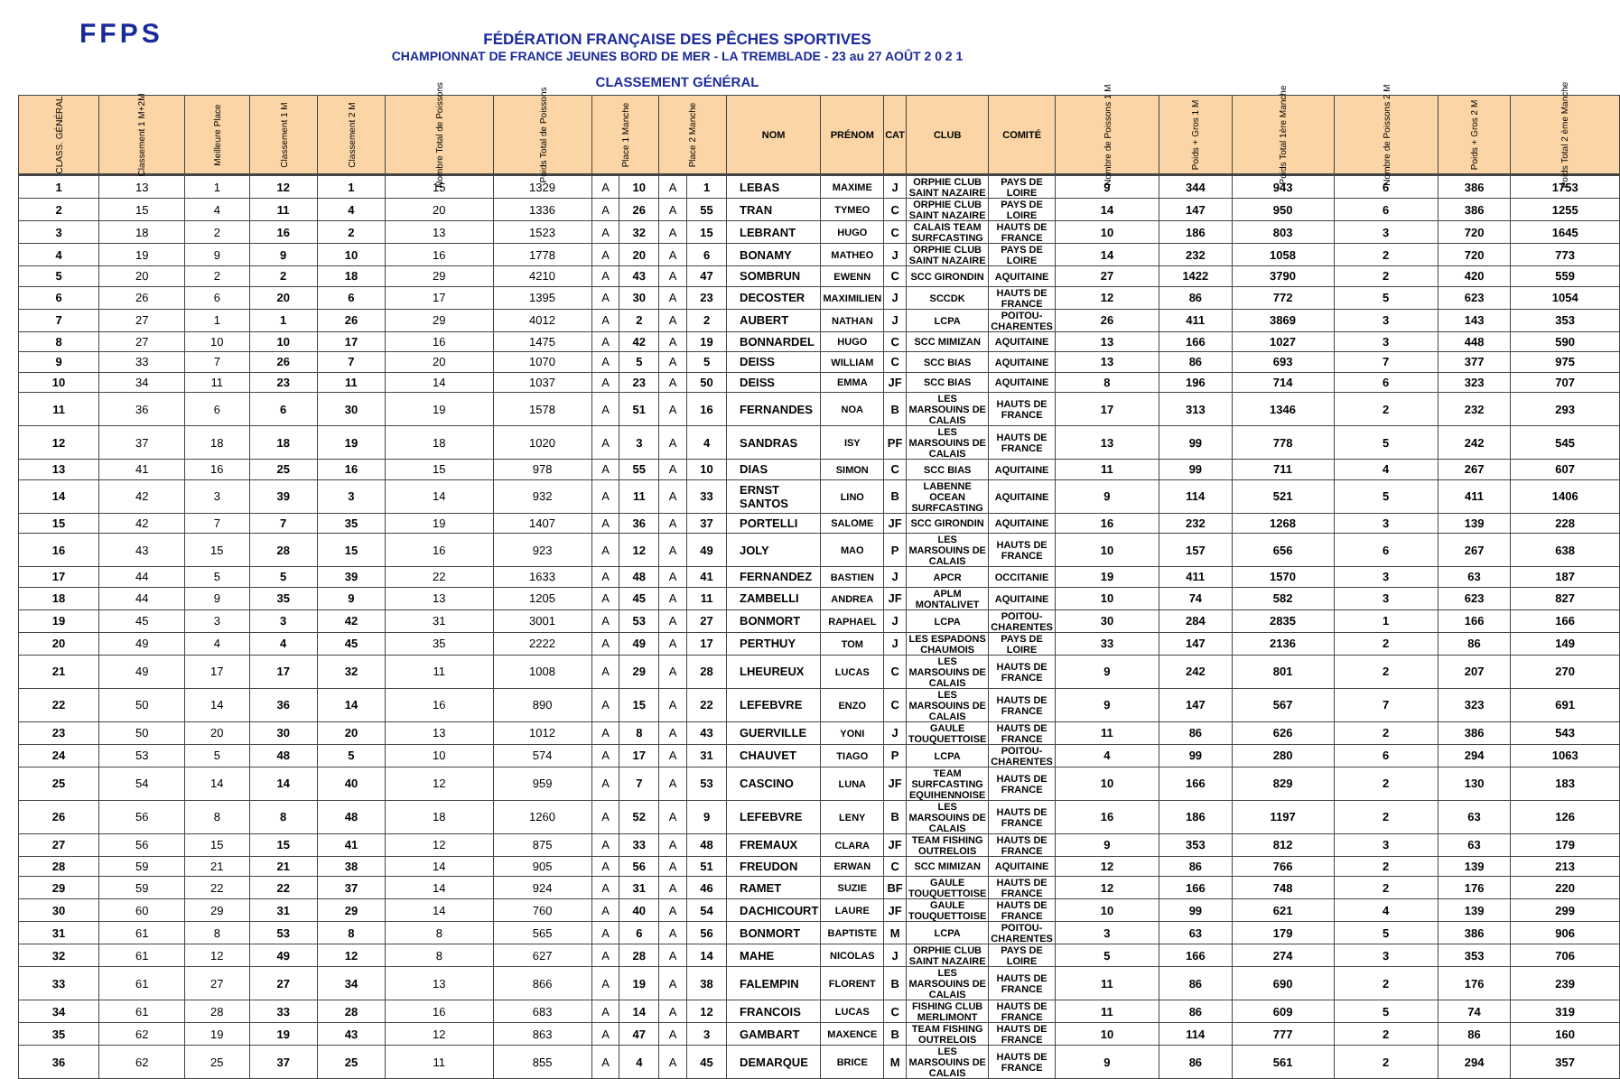FFPS
FÉDÉRATION FRANÇAISE DES PÊCHES SPORTIVES
CHAMPIONNAT DE FRANCE JEUNES BORD DE MER - LA TREMBLADE - 23 au 27 AOÛT 2 0 2 1
CLASSEMENT GÉNÉRAL
| CLASS. GÉNÉRAL | Classement 1 M+2M | Meilleure Place | Classement 1 M | Classement 2 M | Nombre Total de Poissons | Poids Total de Poissons | Place 1 Manche | | Place 2 Manche | | NOM | PRÉNOM | CAT | CLUB | COMITÉ | Nombre de Poissons 1 M | Poids + Gros 1 M | Poids Total 1ère Manche | Nombre de Poissons 2 M | Poids + Gros 2 M | Poids Total 2 ème Manche |
| --- | --- | --- | --- | --- | --- | --- | --- | --- | --- | --- | --- | --- | --- | --- | --- | --- | --- | --- | --- | --- | --- |
| 1 | 13 | 1 | 12 | 1 | 15 | 1329 | A | 10 | A | 1 | LEBAS | MAXIME | J | ORPHIE CLUB SAINT NAZAIRE | PAYS DE LOIRE | 9 | 344 | 943 | 6 | 386 | 1753 |
| 2 | 15 | 4 | 11 | 4 | 20 | 1336 | A | 26 | A | 55 | TRAN | TYMEO | C | ORPHIE CLUB SAINT NAZAIRE | PAYS DE LOIRE | 14 | 147 | 950 | 6 | 386 | 1255 |
| 3 | 18 | 2 | 16 | 2 | 13 | 1523 | A | 32 | A | 15 | LEBRANT | HUGO | C | CALAIS TEAM SURFCASTING | HAUTS DE FRANCE | 10 | 186 | 803 | 3 | 720 | 1645 |
| 4 | 19 | 9 | 9 | 10 | 16 | 1778 | A | 20 | A | 6 | BONAMY | MATHEO | J | ORPHIE CLUB SAINT NAZAIRE | PAYS DE LOIRE | 14 | 232 | 1058 | 2 | 720 | 773 |
| 5 | 20 | 2 | 2 | 18 | 29 | 4210 | A | 43 | A | 47 | SOMBRUN | EWENN | C | SCC GIRONDIN | AQUITAINE | 27 | 1422 | 3790 | 2 | 420 | 559 |
| 6 | 26 | 6 | 20 | 6 | 17 | 1395 | A | 30 | A | 23 | DECOSTER | MAXIMILIEN | J | SCCDK | HAUTS DE FRANCE | 12 | 86 | 772 | 5 | 623 | 1054 |
| 7 | 27 | 1 | 1 | 26 | 29 | 4012 | A | 2 | A | 2 | AUBERT | NATHAN | J | LCPA | POITOU-CHARENTES | 26 | 411 | 3869 | 3 | 143 | 353 |
| 8 | 27 | 10 | 10 | 17 | 16 | 1475 | A | 42 | A | 19 | BONNARDEL | HUGO | C | SCC MIMIZAN | AQUITAINE | 13 | 166 | 1027 | 3 | 448 | 590 |
| 9 | 33 | 7 | 26 | 7 | 20 | 1070 | A | 5 | A | 5 | DEISS | WILLIAM | C | SCC BIAS | AQUITAINE | 13 | 86 | 693 | 7 | 377 | 975 |
| 10 | 34 | 11 | 23 | 11 | 14 | 1037 | A | 23 | A | 50 | DEISS | EMMA | JF | SCC BIAS | AQUITAINE | 8 | 196 | 714 | 6 | 323 | 707 |
| 11 | 36 | 6 | 6 | 30 | 19 | 1578 | A | 51 | A | 16 | FERNANDES | NOA | B | LES MARSOUINS DE CALAIS | HAUTS DE FRANCE | 17 | 313 | 1346 | 2 | 232 | 293 |
| 12 | 37 | 18 | 18 | 19 | 18 | 1020 | A | 3 | A | 4 | SANDRAS | ISY | PF | LES MARSOUINS DE CALAIS | HAUTS DE FRANCE | 13 | 99 | 778 | 5 | 242 | 545 |
| 13 | 41 | 16 | 25 | 16 | 15 | 978 | A | 55 | A | 10 | DIAS | SIMON | C | SCC BIAS | AQUITAINE | 11 | 99 | 711 | 4 | 267 | 607 |
| 14 | 42 | 3 | 39 | 3 | 14 | 932 | A | 11 | A | 33 | ERNST SANTOS | LINO | B | LABENNE OCEAN SURFCASTING | AQUITAINE | 9 | 114 | 521 | 5 | 411 | 1406 |
| 15 | 42 | 7 | 7 | 35 | 19 | 1407 | A | 36 | A | 37 | PORTELLI | SALOME | JF | SCC GIRONDIN | AQUITAINE | 16 | 232 | 1268 | 3 | 139 | 228 |
| 16 | 43 | 15 | 28 | 15 | 16 | 923 | A | 12 | A | 49 | JOLY | MAO | P | LES MARSOUINS DE CALAIS | HAUTS DE FRANCE | 10 | 157 | 656 | 6 | 267 | 638 |
| 17 | 44 | 5 | 5 | 39 | 22 | 1633 | A | 48 | A | 41 | FERNANDEZ | BASTIEN | J | APCR | OCCITANIE | 19 | 411 | 1570 | 3 | 63 | 187 |
| 18 | 44 | 9 | 35 | 9 | 13 | 1205 | A | 45 | A | 11 | ZAMBELLI | ANDREA | JF | APLM MONTALIVET | AQUITAINE | 10 | 74 | 582 | 3 | 623 | 827 |
| 19 | 45 | 3 | 3 | 42 | 31 | 3001 | A | 53 | A | 27 | BONMORT | RAPHAEL | J | LCPA | POITOU-CHARENTES | 30 | 284 | 2835 | 1 | 166 | 166 |
| 20 | 49 | 4 | 4 | 45 | 35 | 2222 | A | 49 | A | 17 | PERTHUY | TOM | J | LES ESPADONS CHAUMOIS | PAYS DE LOIRE | 33 | 147 | 2136 | 2 | 86 | 149 |
| 21 | 49 | 17 | 17 | 32 | 11 | 1008 | A | 29 | A | 28 | LHEUREUX | LUCAS | C | LES MARSOUINS DE CALAIS | HAUTS DE FRANCE | 9 | 242 | 801 | 2 | 207 | 270 |
| 22 | 50 | 14 | 36 | 14 | 16 | 890 | A | 15 | A | 22 | LEFEBVRE | ENZO | C | LES MARSOUINS DE CALAIS | HAUTS DE FRANCE | 9 | 147 | 567 | 7 | 323 | 691 |
| 23 | 50 | 20 | 30 | 20 | 13 | 1012 | A | 8 | A | 43 | GUERVILLE | YONI | J | GAULE TOUQUETTOISE | HAUTS DE FRANCE | 11 | 86 | 626 | 2 | 386 | 543 |
| 24 | 53 | 5 | 48 | 5 | 10 | 574 | A | 17 | A | 31 | CHAUVET | TIAGO | P | LCPA | POITOU-CHARENTES | 4 | 99 | 280 | 6 | 294 | 1063 |
| 25 | 54 | 14 | 14 | 40 | 12 | 959 | A | 7 | A | 53 | CASCINO | LUNA | JF | TEAM SURFCASTING EQUIHENNOISE | HAUTS DE FRANCE | 10 | 166 | 829 | 2 | 130 | 183 |
| 26 | 56 | 8 | 8 | 48 | 18 | 1260 | A | 52 | A | 9 | LEFEBVRE | LENY | B | LES MARSOUINS DE CALAIS | HAUTS DE FRANCE | 16 | 186 | 1197 | 2 | 63 | 126 |
| 27 | 56 | 15 | 15 | 41 | 12 | 875 | A | 33 | A | 48 | FREMAUX | CLARA | JF | TEAM FISHING OUTRELOIS | HAUTS DE FRANCE | 9 | 353 | 812 | 3 | 63 | 179 |
| 28 | 59 | 21 | 21 | 38 | 14 | 905 | A | 56 | A | 51 | FREUDON | ERWAN | C | SCC MIMIZAN | AQUITAINE | 12 | 86 | 766 | 2 | 139 | 213 |
| 29 | 59 | 22 | 22 | 37 | 14 | 924 | A | 31 | A | 46 | RAMET | SUZIE | BF | GAULE TOUQUETTOISE | HAUTS DE FRANCE | 12 | 166 | 748 | 2 | 176 | 220 |
| 30 | 60 | 29 | 31 | 29 | 14 | 760 | A | 40 | A | 54 | DACHICOURT | LAURE | JF | GAULE TOUQUETTOISE | HAUTS DE FRANCE | 10 | 99 | 621 | 4 | 139 | 299 |
| 31 | 61 | 8 | 53 | 8 | 8 | 565 | A | 6 | A | 56 | BONMORT | BAPTISTE | M | LCPA | POITOU-CHARENTES | 3 | 63 | 179 | 5 | 386 | 906 |
| 32 | 61 | 12 | 49 | 12 | 8 | 627 | A | 28 | A | 14 | MAHE | NICOLAS | J | ORPHIE CLUB SAINT NAZAIRE | PAYS DE LOIRE | 5 | 166 | 274 | 3 | 353 | 706 |
| 33 | 61 | 27 | 27 | 34 | 13 | 866 | A | 19 | A | 38 | FALEMPIN | FLORENT | B | LES MARSOUINS DE CALAIS | HAUTS DE FRANCE | 11 | 86 | 690 | 2 | 176 | 239 |
| 34 | 61 | 28 | 33 | 28 | 16 | 683 | A | 14 | A | 12 | FRANCOIS | LUCAS | C | FISHING CLUB MERLIMONT | HAUTS DE FRANCE | 11 | 86 | 609 | 5 | 74 | 319 |
| 35 | 62 | 19 | 19 | 43 | 12 | 863 | A | 47 | A | 3 | GAMBART | MAXENCE | B | TEAM FISHING OUTRELOIS | HAUTS DE FRANCE | 10 | 114 | 777 | 2 | 86 | 160 |
| 36 | 62 | 25 | 37 | 25 | 11 | 855 | A | 4 | A | 45 | DEMARQUE | BRICE | M | LES MARSOUINS DE CALAIS | HAUTS DE FRANCE | 9 | 86 | 561 | 2 | 294 | 357 |